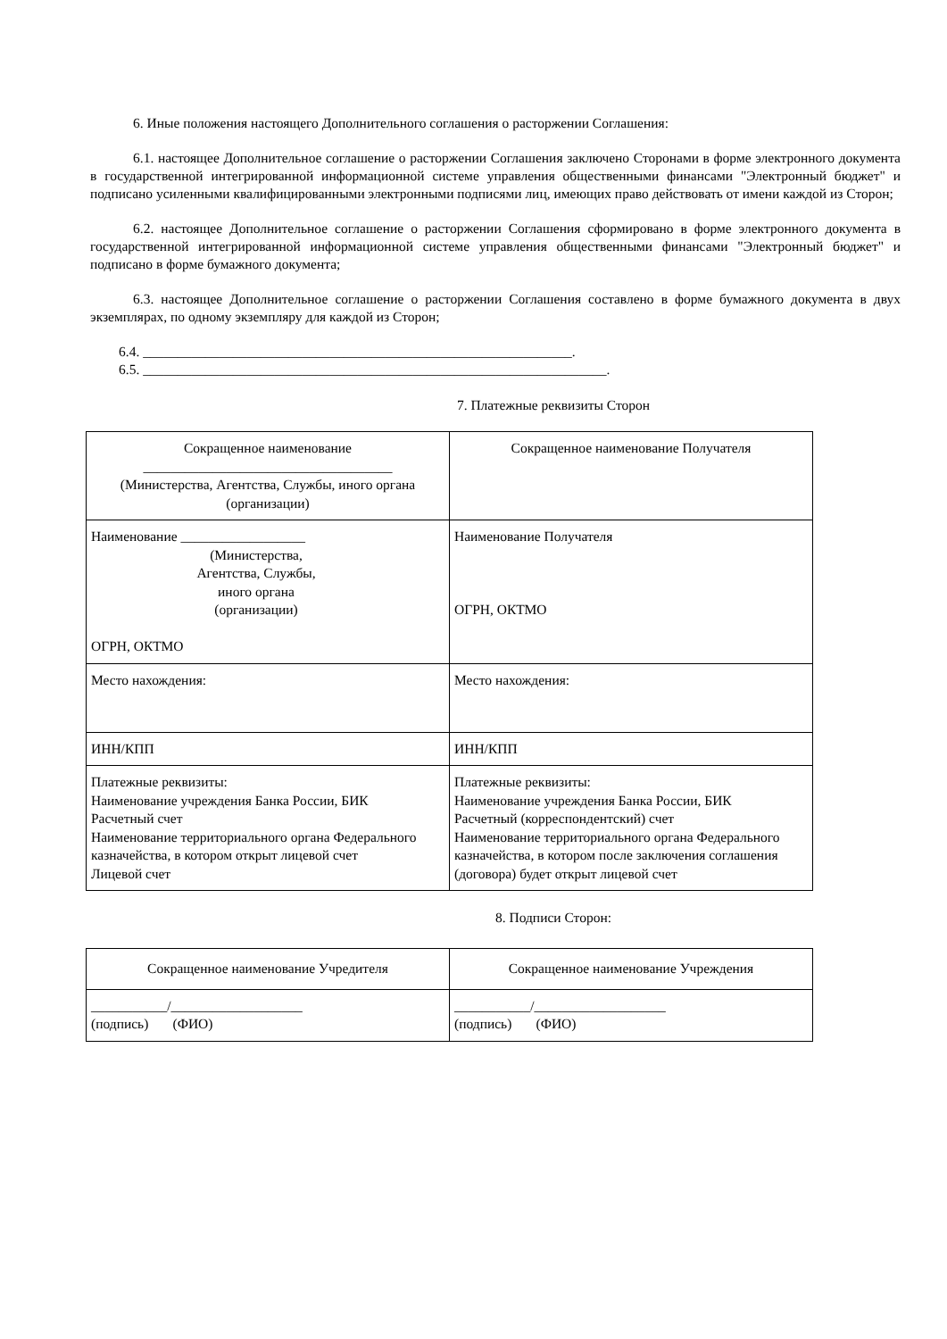6. Иные положения настоящего Дополнительного соглашения о расторжении Соглашения:
6.1. настоящее Дополнительное соглашение о расторжении Соглашения заключено Сторонами в форме электронного документа в государственной интегрированной информационной системе управления общественными финансами "Электронный бюджет" и подписано усиленными квалифицированными электронными подписями лиц, имеющих право действовать от имени каждой из Сторон;
6.2. настоящее Дополнительное соглашение о расторжении Соглашения сформировано в форме электронного документа в государственной интегрированной информационной системе управления общественными финансами "Электронный бюджет" и подписано в форме бумажного документа;
6.3. настоящее Дополнительное соглашение о расторжении Соглашения составлено в форме бумажного документа в двух экземплярах, по одному экземпляру для каждой из Сторон;
6.4. ______________________________________________________________.
6.5. ___________________________________________________________________.
7. Платежные реквизиты Сторон
| Сокращенное наименование ____________________________________ (Министерства, Агентства, Службы, иного органа (организации) | Сокращенное наименование Получателя |
| Наименование __________________ (Министерства, Агентства, Службы, иного органа (организации) ОГРН, ОКТМО | Наименование Получателя ОГРН, ОКТМО |
| Место нахождения: | Место нахождения: |
| ИНН/КПП | ИНН/КПП |
| Платежные реквизиты: Наименование учреждения Банка России, БИК Расчетный счет Наименование территориального органа Федерального казначейства, в котором открыт лицевой счет Лицевой счет | Платежные реквизиты: Наименование учреждения Банка России, БИК Расчетный (корреспондентский) счет Наименование территориального органа Федерального казначейства, в котором после заключения соглашения (договора) будет открыт лицевой счет |
8. Подписи Сторон:
| Сокращенное наименование Учредителя | Сокращенное наименование Учреждения |
| ___________/___________________ (подпись) (ФИО) | ___________/___________________ (подпись) (ФИО) |